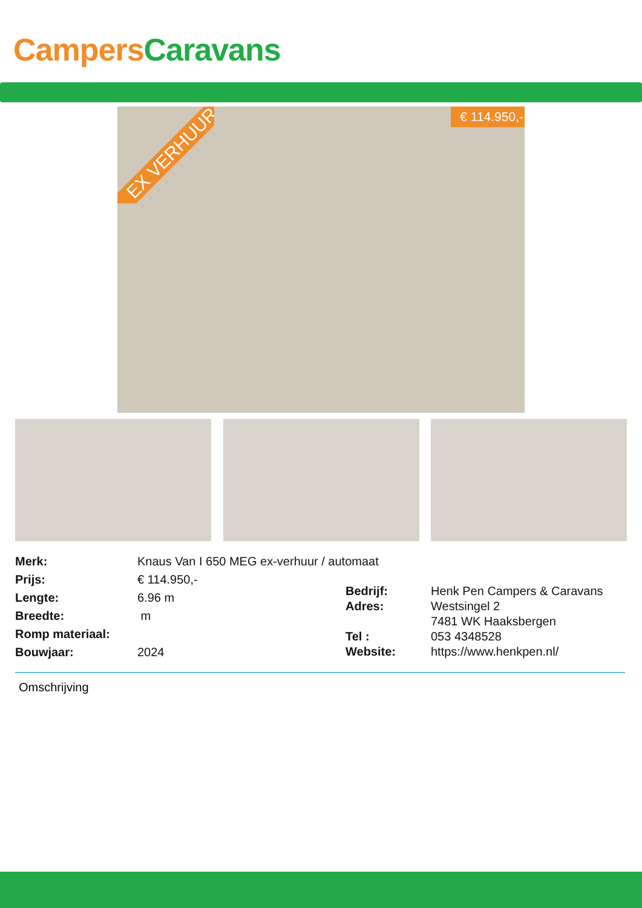Campers Caravans
EX VERHUUR € 114.950,-
| Merk: | Knaus Van I 650 MEG ex-verhuur / automaat |
| Prijs: | € 114.950,- |
| Lengte: | 6.96 m |
| Breedte: | m |
| Romp materiaal: | |
| Bouwjaar: | 2024 |
| Bedrijf: | Henk Pen Campers & Caravans |
| Adres: | Westsingel 2 7481 WK Haaksbergen |
| Tel : | 053 4348528 |
| Website: | https://www.henkpen.nl/ |
Omschrijving